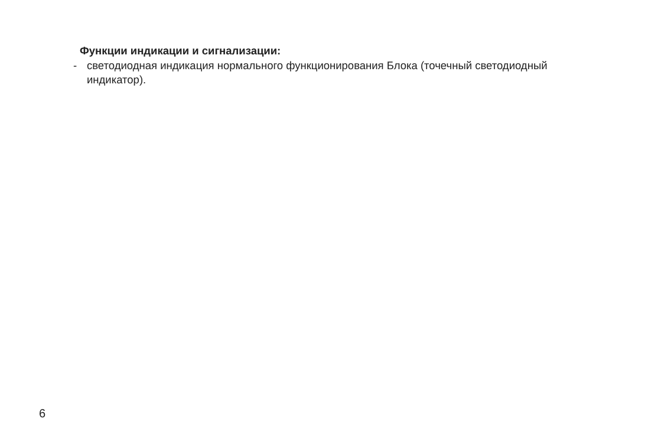Функции индикации и сигнализации:
- светодиодная индикация нормального функционирования Блока (точечный светодиодный индикатор).
6